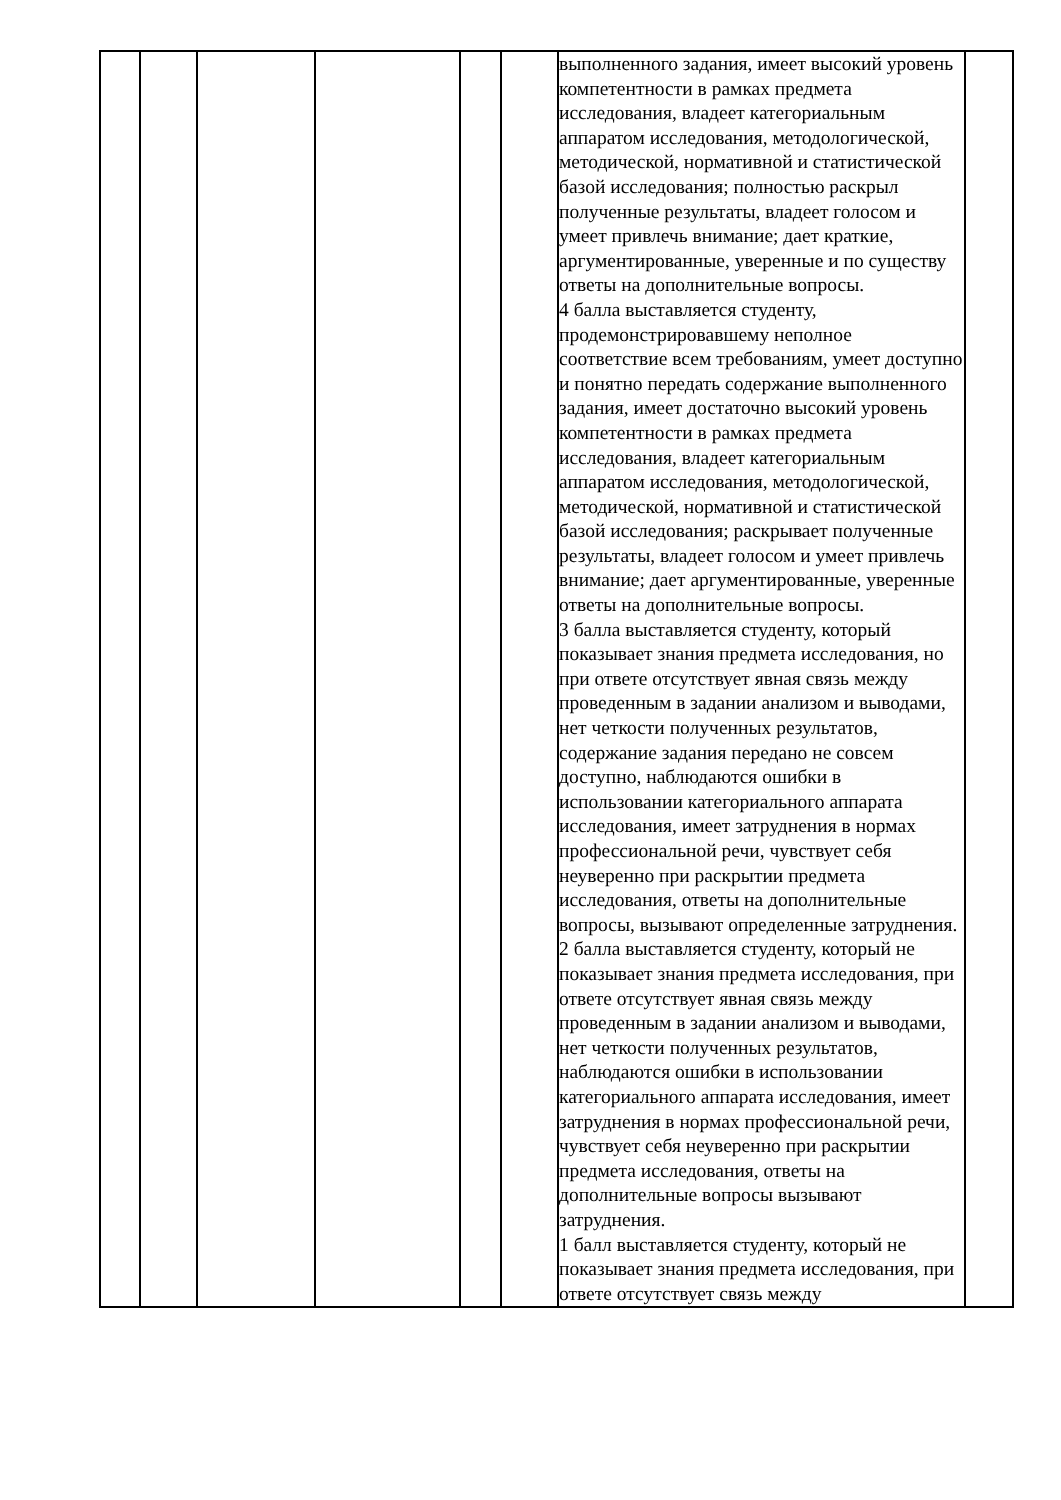| | | | | | | выполненного задания, имеет высокий уровень компетентности в рамках предмета исследования, владеет категориальным аппаратом исследования, методологической, методической, нормативной и статистической базой исследования; полностью раскрыл полученные результаты, владеет голосом и умеет привлечь внимание; дает краткие, аргументированные, уверенные и по существу ответы на дополнительные вопросы. 4 балла выставляется студенту, продемонстрировавшему неполное соответствие всем требованиям, умеет доступно и понятно передать содержание выполненного задания, имеет достаточно высокий уровень компетентности в рамках предмета исследования, владеет категориальным аппаратом исследования, методологической, методической, нормативной и статистической базой исследования; раскрывает полученные результаты, владеет голосом и умеет привлечь внимание; дает аргументированные, уверенные ответы на дополнительные вопросы. 3 балла выставляется студенту, который показывает знания предмета исследования, но при ответе отсутствует явная связь между проведенным в задании анализом и выводами, нет четкости полученных результатов, содержание задания передано не совсем доступно, наблюдаются ошибки в использовании категориального аппарата исследования, имеет затруднения в нормах профессиональной речи, чувствует себя неуверенно при раскрытии предмета исследования, ответы на дополнительные вопросы, вызывают определенные затруднения. 2 балла выставляется студенту, который не показывает знания предмета исследования, при ответе отсутствует явная связь между проведенным в задании анализом и выводами, нет четкости полученных результатов, наблюдаются ошибки в использовании категориального аппарата исследования, имеет затруднения в нормах профессиональной речи, чувствует себя неуверенно при раскрытии предмета исследования, ответы на дополнительные вопросы вызывают затруднения. 1 балл выставляется студенту, который не показывает знания предмета исследования, при ответе отсутствует связь между | |